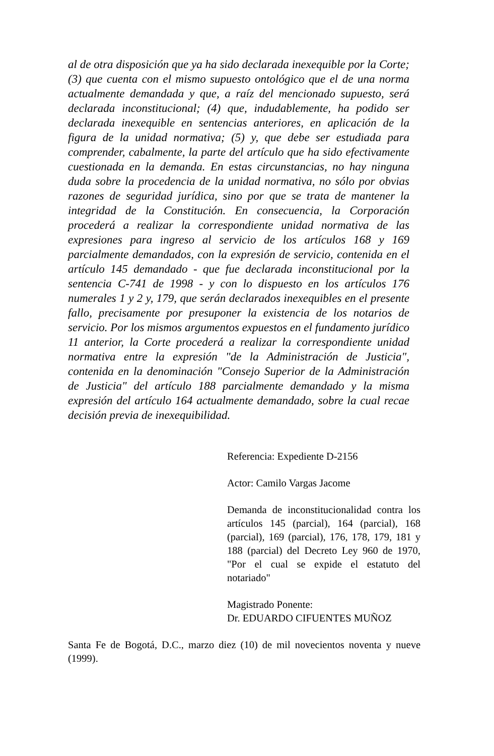al de otra disposición que ya ha sido declarada inexequible por la Corte; (3) que cuenta con el mismo supuesto ontológico que el de una norma actualmente demandada y que, a raíz del mencionado supuesto, será declarada inconstitucional; (4) que, indudablemente, ha podido ser declarada inexequible en sentencias anteriores, en aplicación de la figura de la unidad normativa; (5) y, que debe ser estudiada para comprender, cabalmente, la parte del artículo que ha sido efectivamente cuestionada en la demanda. En estas circunstancias, no hay ninguna duda sobre la procedencia de la unidad normativa, no sólo por obvias razones de seguridad jurídica, sino por que se trata de mantener la integridad de la Constitución. En consecuencia, la Corporación procederá a realizar la correspondiente unidad normativa de las expresiones para ingreso al servicio de los artículos 168 y 169 parcialmente demandados, con la expresión de servicio, contenida en el artículo 145 demandado - que fue declarada inconstitucional por la sentencia C-741 de 1998 - y con lo dispuesto en los artículos 176 numerales 1 y 2 y, 179, que serán declarados inexequibles en el presente fallo, precisamente por presuponer la existencia de los notarios de servicio. Por los mismos argumentos expuestos en el fundamento jurídico 11 anterior, la Corte procederá a realizar la correspondiente unidad normativa entre la expresión "de la Administración de Justicia", contenida en la denominación "Consejo Superior de la Administración de Justicia" del artículo 188 parcialmente demandado y la misma expresión del artículo 164 actualmente demandado, sobre la cual recae decisión previa de inexequibilidad.
Referencia: Expediente D-2156
Actor: Camilo Vargas Jacome
Demanda de inconstitucionalidad contra los artículos 145 (parcial), 164 (parcial), 168 (parcial), 169 (parcial), 176, 178, 179, 181 y 188 (parcial) del Decreto Ley 960 de 1970, "Por el cual se expide el estatuto del notariado"
Magistrado Ponente:
Dr. EDUARDO CIFUENTES MUÑOZ
Santa Fe de Bogotá, D.C., marzo diez (10) de mil novecientos noventa y nueve (1999).